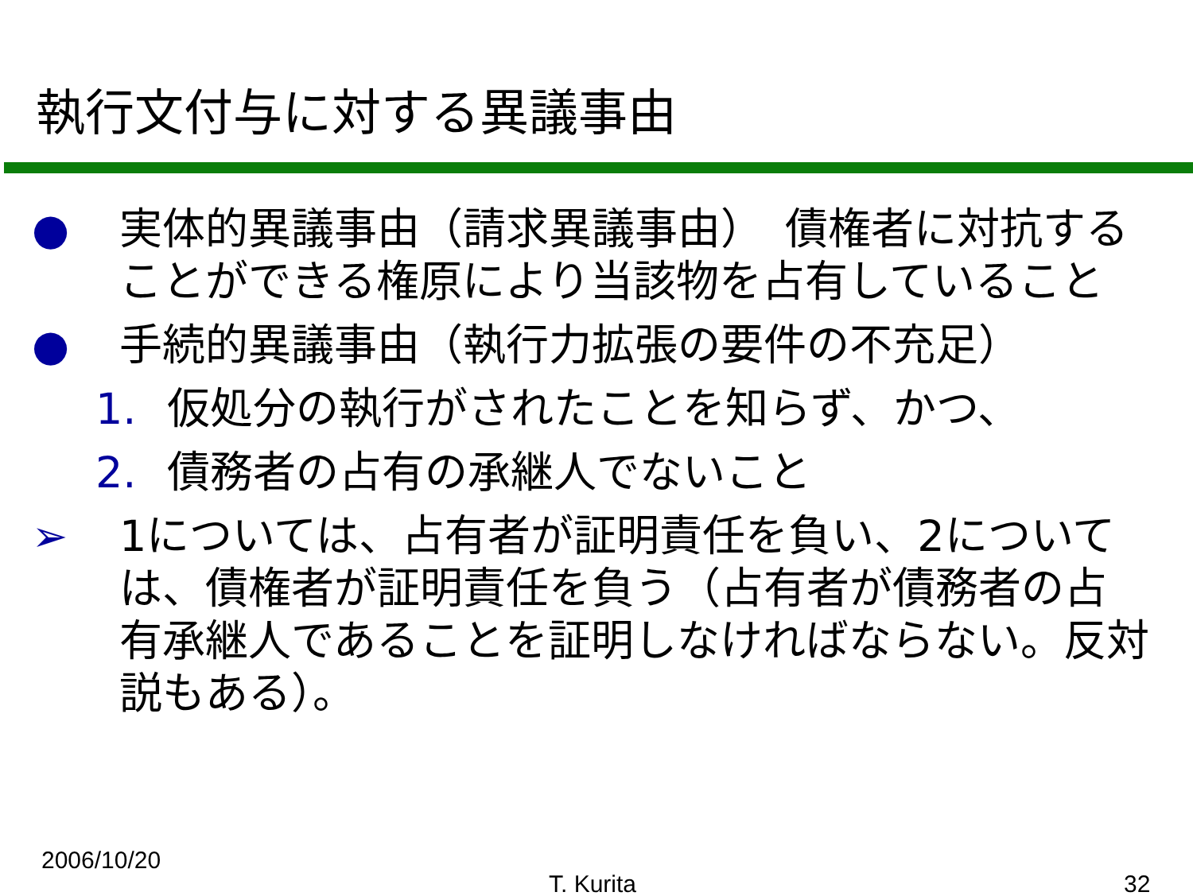執行文付与に対する異議事由
● 実体的異議事由（請求異議事由）　債権者に対抗することができる権原により当該物を占有していること
● 手続的異議事由（執行力拡張の要件の不充足）
1. 仮処分の執行がされたことを知らず、かつ、
2. 債務者の占有の承継人でないこと
➢ 1については、占有者が証明責任を負い、2については、債権者が証明責任を負う（占有者が債務者の占有承継人であることを証明しなければならない。反対説もある）。
2006/10/20
T. Kurita 32